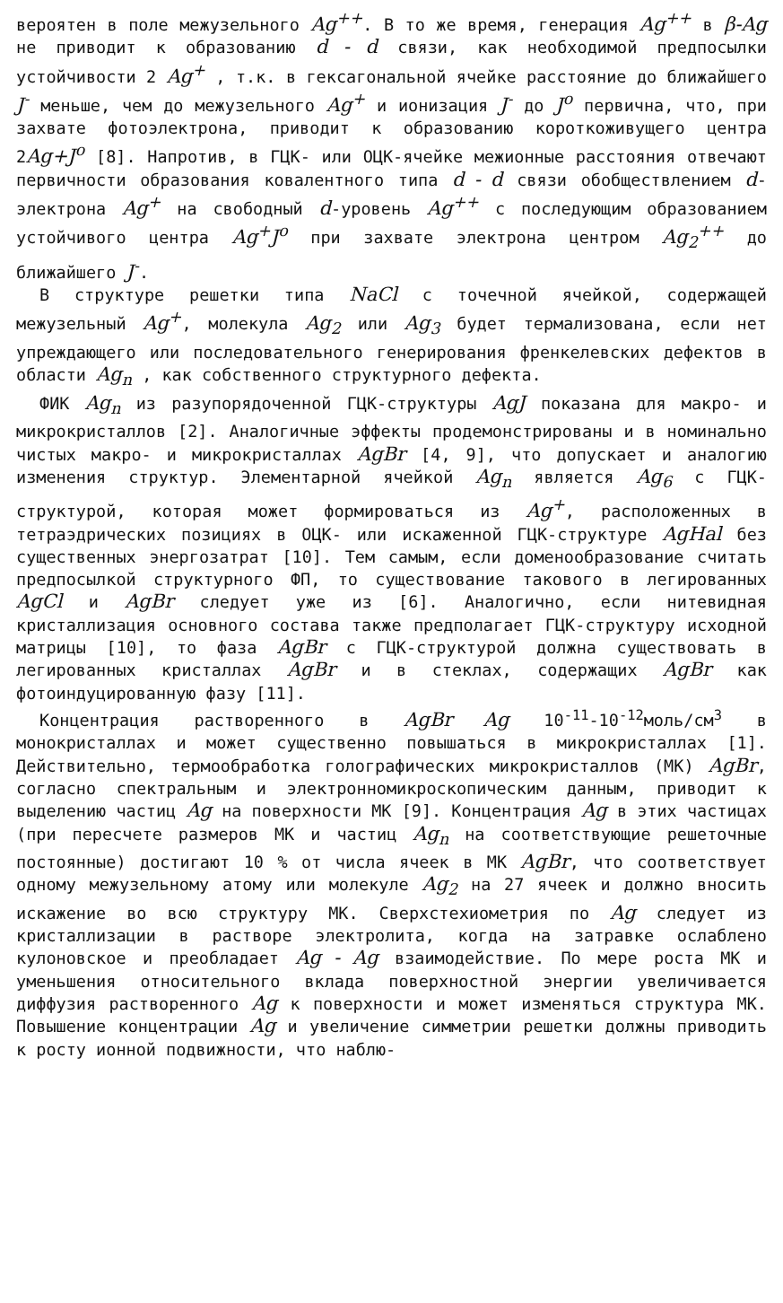вероятен в поле межузельного Ag<sup>++</sup>. В то же время, генерация Ag<sup>++</sup> в β-Ag не приводит к образованию d - d связи, как необходимой предпосылки устойчивости 2 Ag<sup>+</sup> , т.к. в гексагональной ячейке расстояние до ближайшего J<sup>-</sup> меньше, чем до межузельного Ag<sup>+</sup> и ионизация J<sup>-</sup> до J<sup>o</sup> первична, что, при захвате фотоэлектрона, приводит к образованию короткоживущего центра 2Ag+J<sup>o</sup> [8]. Напротив, в ГЦК- или ОЦК-ячейке межионные расстояния отвечают первичности образования ковалентного типа d - d связи обобществлением d-электрона Ag<sup>+</sup> на свободный d-уровень Ag<sup>++</sup> с последующим образованием устойчивого центра Ag<sup>+</sup>J<sup>o</sup> при захвате электрона центром Ag<sub>2</sub><sup>++</sup> до ближайшего J<sup>-</sup>.
В структуре решетки типа NaCl с точечной ячейкой, содержащей межузельный Ag<sup>+</sup>, молекула Ag<sub>2</sub> или Ag<sub>3</sub> будет термализована, если нет упреждающего или последовательного генерирования френкелевских дефектов в области Ag<sub>n</sub> , как собственного структурного дефекта.
ФИК Ag<sub>n</sub> из разупорядоченной ГЦК-структуры AgJ показана для макро- и микрокристаллов [2]. Аналогичные эффекты продемонстрированы и в номинально чистых макро- и микрокристаллах AgBr [4, 9], что допускает и аналогию изменения структур. Элементарной ячейкой Ag<sub>n</sub> является Ag<sub>6</sub> с ГЦК-структурой, которая может формироваться из Ag<sup>+</sup>, расположенных в тетраэдрических позициях в ОЦК- или искаженной ГЦК-структуре AgHal без существенных энергозатрат [10]. Тем самым, если доменообразование считать предпосылкой структурного ФП, то существование такового в легированных AgCl и AgBr следует уже из [6]. Аналогично, если нитевидная кристаллизация основного состава также предполагает ГЦК-структуру исходной матрицы [10], то фаза AgBr с ГЦК-структурой должна существовать в легированных кристаллах AgBr и в стеклах, содержащих AgBr как фотоиндуцированную фазу [11].
Концентрация растворенного в AgBr Ag 10<sup>-11</sup>-10<sup>-12</sup>моль/см<sup>3</sup> в монокристаллах и может существенно повышаться в микрокристаллах [1]. Действительно, термообработка голографических микрокристаллов (МК) AgBr, согласно спектральным и электронномикроскопическим данным, приводит к выделению частиц Ag на поверхности МК [9]. Концентрация Ag в этих частицах (при пересчете размеров МК и частиц Ag<sub>n</sub> на соответствующие решеточные постоянные) достигают 10 % от числа ячеек в МК AgBr, что соответствует одному межузельному атому или молекуле Ag<sub>2</sub> на 27 ячеек и должно вносить искажение во всю структуру МК. Сверхстехиометрия по Ag следует из кристаллизации в растворе электролита, когда на затравке ослаблено кулоновское и преобладает Ag - Ag взаимодействие. По мере роста МК и уменьшения относительного вклада поверхностной энергии увеличивается диффузия растворенного Ag к поверхности и может изменяться структура МК. Повышение концентрации Ag и увеличение симметрии решетки должны приводить к росту ионной подвижности, что наблю-